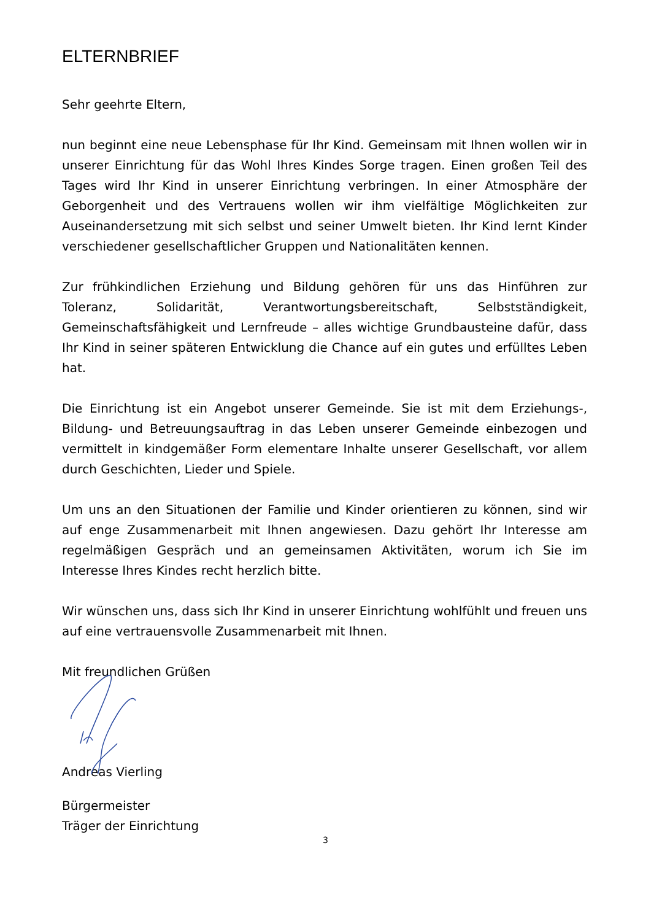ELTERNBRIEF
Sehr geehrte Eltern,
nun beginnt eine neue Lebensphase für Ihr Kind. Gemeinsam mit Ihnen wollen wir in unserer Einrichtung für das Wohl Ihres Kindes Sorge tragen. Einen großen Teil des Tages wird Ihr Kind in unserer Einrichtung verbringen. In einer Atmosphäre der Geborgenheit und des Vertrauens wollen wir ihm vielfältige Möglichkeiten zur Auseinandersetzung mit sich selbst und seiner Umwelt bieten. Ihr Kind lernt Kinder verschiedener gesellschaftlicher Gruppen und Nationalitäten kennen.
Zur frühkindlichen Erziehung und Bildung gehören für uns das Hinführen zur Toleranz, Solidarität, Verantwortungsbereitschaft, Selbstständigkeit, Gemeinschaftsfähigkeit und Lernfreude – alles wichtige Grundbausteine dafür, dass Ihr Kind in seiner späteren Entwicklung die Chance auf ein gutes und erfülltes Leben hat.
Die Einrichtung ist ein Angebot unserer Gemeinde. Sie ist mit dem Erziehungs-, Bildung- und Betreuungsauftrag in das Leben unserer Gemeinde einbezogen und vermittelt in kindgemäßer Form elementare Inhalte unserer Gesellschaft, vor allem durch Geschichten, Lieder und Spiele.
Um uns an den Situationen der Familie und Kinder orientieren zu können, sind wir auf enge Zusammenarbeit mit Ihnen angewiesen. Dazu gehört Ihr Interesse am regelmäßigen Gespräch und an gemeinsamen Aktivitäten, worum ich Sie im Interesse Ihres Kindes recht herzlich bitte.
Wir wünschen uns, dass sich Ihr Kind in unserer Einrichtung wohlfühlt und freuen uns auf eine vertrauensvolle Zusammenarbeit mit Ihnen.
Mit freundlichen Grüßen
Andreas Vierling
Bürgermeister
Träger der Einrichtung
3